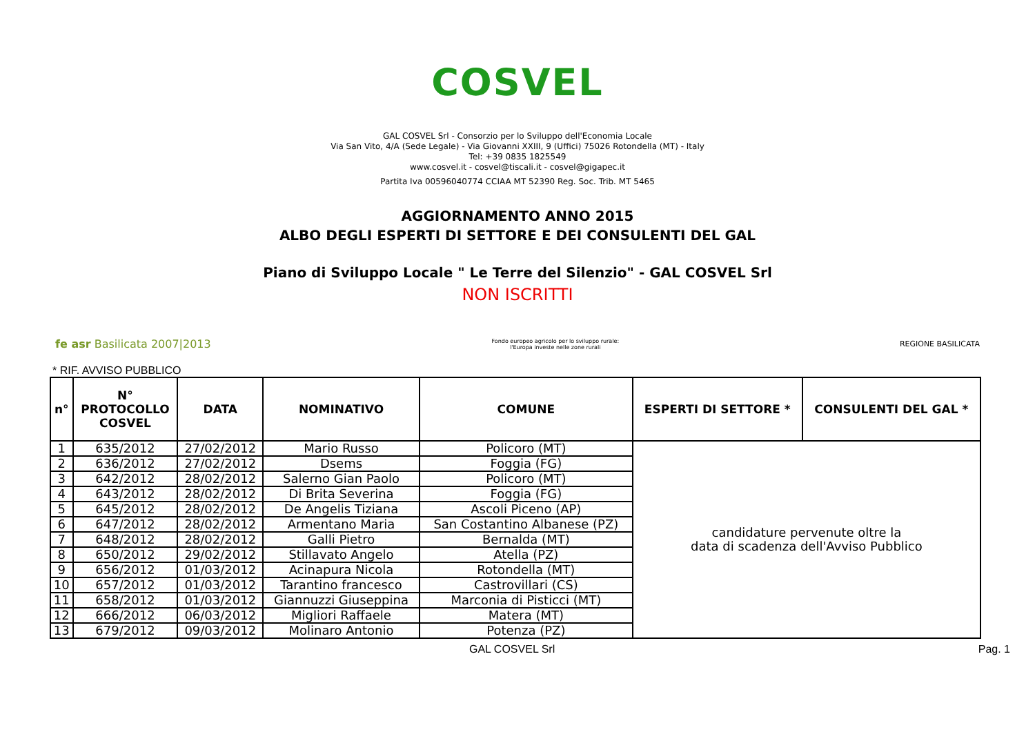COSVEL
GAL COSVEL Srl - Consorzio per lo Sviluppo dell'Economia Locale
Via San Vito, 4/A (Sede Legale) - Via Giovanni XXIII, 9 (Uffici) 75026 Rotondella (MT) - Italy
Tel: +39 0835 1825549
www.cosvel.it - cosvel@tiscali.it - cosvel@gigapec.it
Partita Iva 00596040774 CCIAA MT 52390 Reg. Soc. Trib. MT 5465
AGGIORNAMENTO ANNO 2015
ALBO DEGLI ESPERTI DI SETTORE E DEI CONSULENTI DEL GAL
Piano di Sviluppo Locale " Le Terre del Silenzio" - GAL COSVEL Srl
NON ISCRITTI
fe asr Basilicata 2007|2013
Fondo europeo agricolo per lo sviluppo rurale:
l'Europa investe nelle zone rurali
REGIONE BASILICATA
* RIF. AVVISO PUBBLICO
| n° | N° PROTOCOLLO COSVEL | DATA | NOMINATIVO | COMUNE | ESPERTI DI SETTORE * | CONSULENTI DEL GAL * |
| --- | --- | --- | --- | --- | --- | --- |
| 1 | 635/2012 | 27/02/2012 | Mario Russo | Policoro (MT) | candidature pervenute oltre la data di scadenza dell'Avviso Pubblico | |
| 2 | 636/2012 | 27/02/2012 | Dsems | Foggia (FG) | | |
| 3 | 642/2012 | 28/02/2012 | Salerno Gian Paolo | Policoro (MT) | | |
| 4 | 643/2012 | 28/02/2012 | Di Brita Severina | Foggia (FG) | | |
| 5 | 645/2012 | 28/02/2012 | De Angelis Tiziana | Ascoli Piceno (AP) | | |
| 6 | 647/2012 | 28/02/2012 | Armentano Maria | San Costantino Albanese (PZ) | | |
| 7 | 648/2012 | 28/02/2012 | Galli Pietro | Bernalda (MT) | | |
| 8 | 650/2012 | 29/02/2012 | Stillavato Angelo | Atella (PZ) | | |
| 9 | 656/2012 | 01/03/2012 | Acinapura Nicola | Rotondella (MT) | | |
| 10 | 657/2012 | 01/03/2012 | Tarantino francesco | Castrovillari (CS) | | |
| 11 | 658/2012 | 01/03/2012 | Giannuzzi Giuseppina | Marconia di Pisticci (MT) | | |
| 12 | 666/2012 | 06/03/2012 | Migliori Raffaele | Matera (MT) | | |
| 13 | 679/2012 | 09/03/2012 | Molinaro Antonio | Potenza (PZ) | | |
GAL COSVEL Srl Pag. 1